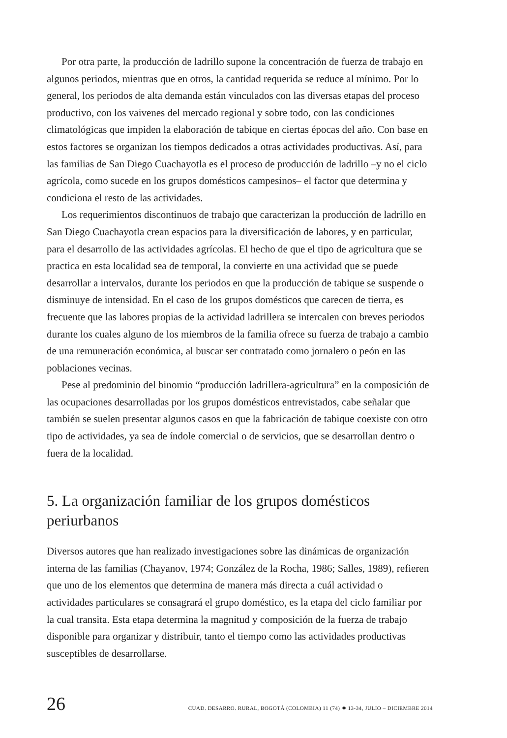Por otra parte, la producción de ladrillo supone la concentración de fuerza de trabajo en algunos periodos, mientras que en otros, la cantidad requerida se reduce al mínimo. Por lo general, los periodos de alta demanda están vinculados con las diversas etapas del proceso productivo, con los vaivenes del mercado regional y sobre todo, con las condiciones climatológicas que impiden la elaboración de tabique en ciertas épocas del año. Con base en estos factores se organizan los tiempos dedicados a otras actividades productivas. Así, para las familias de San Diego Cuachayotla es el proceso de producción de ladrillo –y no el ciclo agrícola, como sucede en los grupos domésticos campesinos– el factor que determina y condiciona el resto de las actividades.
Los requerimientos discontinuos de trabajo que caracterizan la producción de ladrillo en San Diego Cuachayotla crean espacios para la diversificación de labores, y en particular, para el desarrollo de las actividades agrícolas. El hecho de que el tipo de agricultura que se practica en esta localidad sea de temporal, la convierte en una actividad que se puede desarrollar a intervalos, durante los periodos en que la producción de tabique se suspende o disminuye de intensidad. En el caso de los grupos domésticos que carecen de tierra, es frecuente que las labores propias de la actividad ladrillera se intercalen con breves periodos durante los cuales alguno de los miembros de la familia ofrece su fuerza de trabajo a cambio de una remuneración económica, al buscar ser contratado como jornalero o peón en las poblaciones vecinas.
Pese al predominio del binomio “producción ladrillera-agricultura” en la composición de las ocupaciones desarrolladas por los grupos domésticos entrevistados, cabe señalar que también se suelen presentar algunos casos en que la fabricación de tabique coexiste con otro tipo de actividades, ya sea de índole comercial o de servicios, que se desarrollan dentro o fuera de la localidad.
5. La organización familiar de los grupos domésticos periurbanos
Diversos autores que han realizado investigaciones sobre las dinámicas de organización interna de las familias (Chayanov, 1974; González de la Rocha, 1986; Salles, 1989), refieren que uno de los elementos que determina de manera más directa a cuál actividad o actividades particulares se consagrará el grupo doméstico, es la etapa del ciclo familiar por la cual transita. Esta etapa determina la magnitud y composición de la fuerza de trabajo disponible para organizar y distribuir, tanto el tiempo como las actividades productivas susceptibles de desarrollarse.
26 CUAD. DESARRO. RURAL, BOGOTÁ (COLOMBIA) 11 (74) ✹ 13-34, JULIO – DICIEMBRE 2014